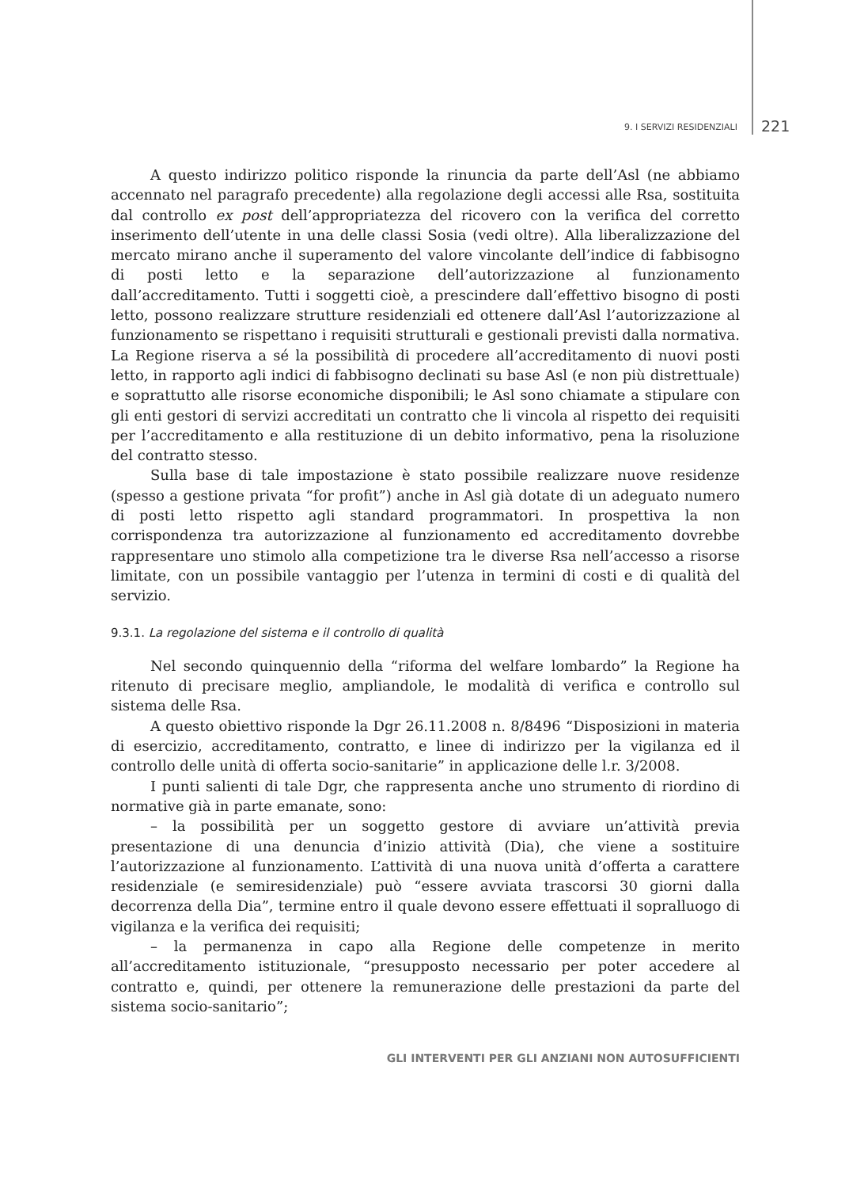9. I SERVIZI RESIDENZIALI 221
A questo indirizzo politico risponde la rinuncia da parte dell’Asl (ne abbiamo accennato nel paragrafo precedente) alla regolazione degli accessi alle Rsa, sostituita dal controllo ex post dell’appropriatezza del ricovero con la verifica del corretto inserimento dell’utente in una delle classi Sosia (vedi oltre). Alla liberalizzazione del mercato mirano anche il superamento del valore vincolante dell’indice di fabbisogno di posti letto e la separazione dell’autorizzazione al funzionamento dall’accreditamento. Tutti i soggetti cioè, a prescindere dall’effettivo bisogno di posti letto, possono realizzare strutture residenziali ed ottenere dall’Asl l’autorizzazione al funzionamento se rispettano i requisiti strutturali e gestionali previsti dalla normativa. La Regione riserva a sé la possibilità di procedere all’accreditamento di nuovi posti letto, in rapporto agli indici di fabbisogno declinati su base Asl (e non più distrettuale) e soprattutto alle risorse economiche disponibili; le Asl sono chiamate a stipulare con gli enti gestori di servizi accreditati un contratto che li vincola al rispetto dei requisiti per l’accreditamento e alla restituzione di un debito informativo, pena la risoluzione del contratto stesso.
Sulla base di tale impostazione è stato possibile realizzare nuove residenze (spesso a gestione privata “for profit”) anche in Asl già dotate di un adeguato numero di posti letto rispetto agli standard programmatori. In prospettiva la non corrispondenza tra autorizzazione al funzionamento ed accreditamento dovrebbe rappresentare uno stimolo alla competizione tra le diverse Rsa nell’accesso a risorse limitate, con un possibile vantaggio per l’utenza in termini di costi e di qualità del servizio.
9.3.1. La regolazione del sistema e il controllo di qualità
Nel secondo quinquennio della “riforma del welfare lombardo” la Regione ha ritenuto di precisare meglio, ampliandole, le modalità di verifica e controllo sul sistema delle Rsa.
A questo obiettivo risponde la Dgr 26.11.2008 n. 8/8496 “Disposizioni in materia di esercizio, accreditamento, contratto, e linee di indirizzo per la vigilanza ed il controllo delle unità di offerta socio-sanitarie” in applicazione delle l.r. 3/2008.
I punti salienti di tale Dgr, che rappresenta anche uno strumento di riordino di normative già in parte emanate, sono:
– la possibilità per un soggetto gestore di avviare un’attività previa presentazione di una denuncia d’inizio attività (Dia), che viene a sostituire l’autorizzazione al funzionamento. L’attività di una nuova unità d’offerta a carattere residenziale (e semiresidenziale) può “essere avviata trascorsi 30 giorni dalla decorrenza della Dia”, termine entro il quale devono essere effettuati il sopralluogo di vigilanza e la verifica dei requisiti;
– la permanenza in capo alla Regione delle competenze in merito all’accreditamento istituzionale, “presupposto necessario per poter accedere al contratto e, quindi, per ottenere la remunerazione delle prestazioni da parte del sistema socio-sanitario”;
GLI INTERVENTI PER GLI ANZIANI NON AUTOSUFFICIENTI